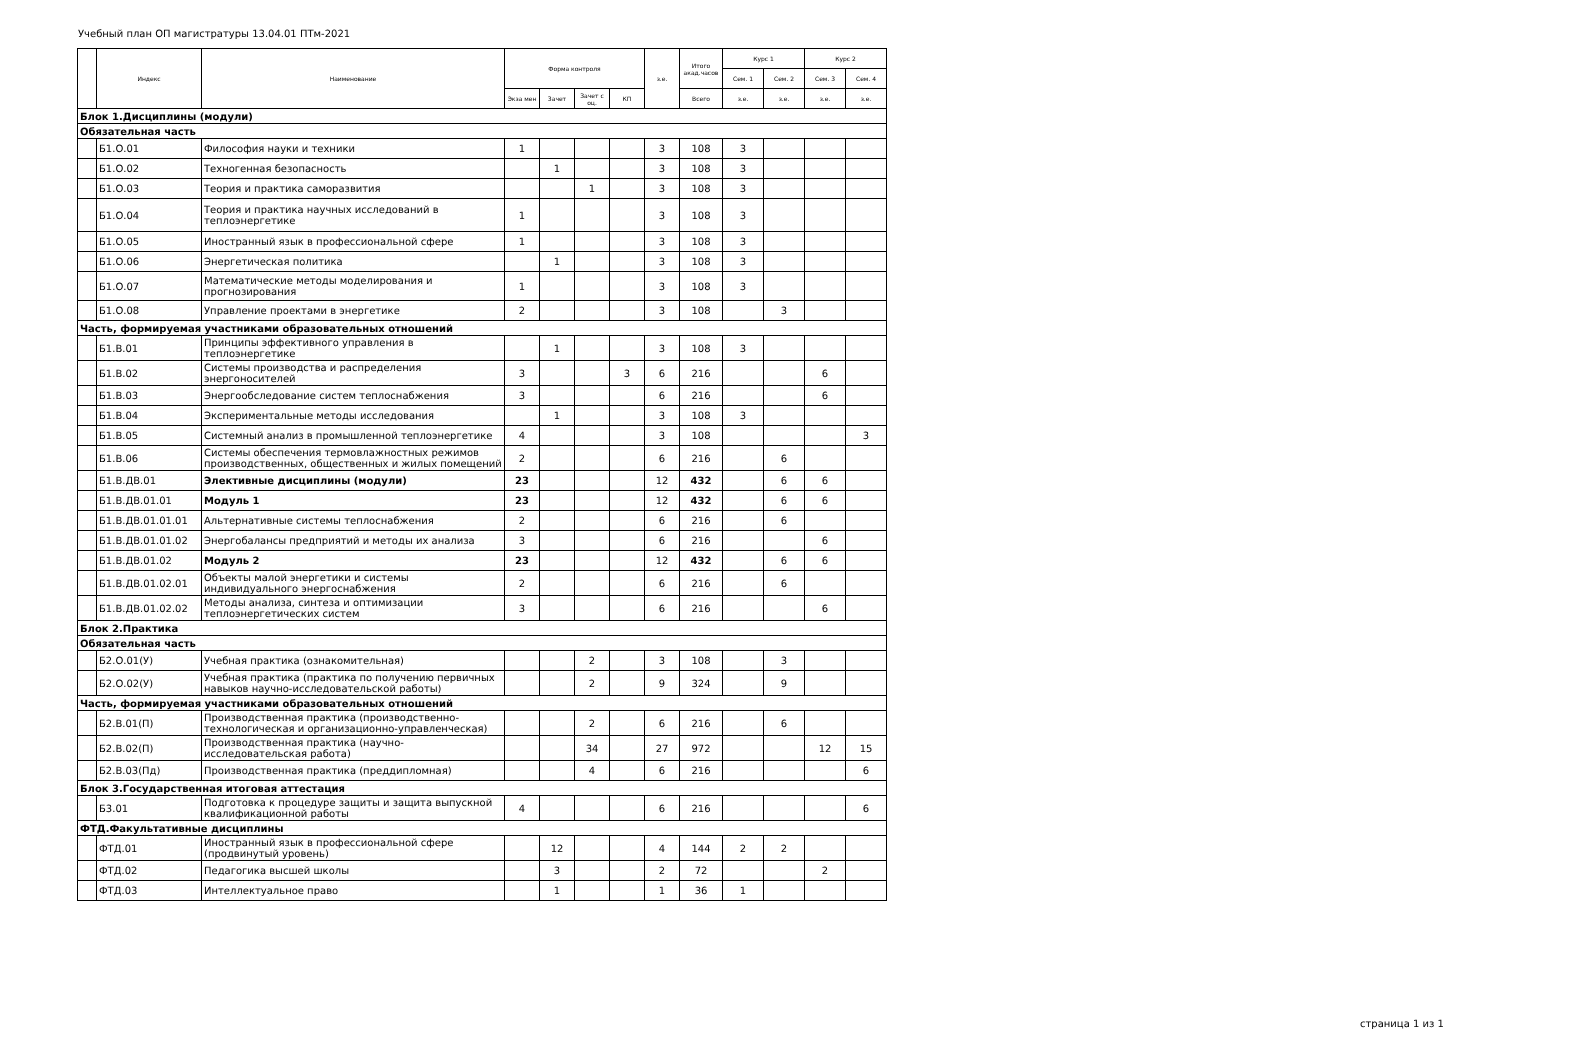Учебный план ОП магистратуры 13.04.01 ПТм-2021
| | Индекс | Наименование | Форма контроля | | | | з.е. | Итого акад.часов | Курс 1 | | Курс 2 | |
| --- | --- | --- | --- | --- | --- | --- | --- | --- | --- | --- | --- | --- |
| | | | | | | | | | Сем. 1 | Сем. 2 | Сем. 3 | Сем. 4 |
| | | | Экза мен | Зачет | Зачет с оц. | КП | | Всего | з.е. | з.е. | з.е. | з.е. |
| Блок 1.Дисциплины (модули) | | | | | | | | | | | | |
| Обязательная часть | | | | | | | | | | | | |
| | Б1.О.01 | Философия науки и техники | 1 | | | | 3 | 108 | 3 | | | |
| | Б1.О.02 | Техногенная безопасность | | 1 | | | 3 | 108 | 3 | | | |
| | Б1.О.03 | Теория и практика саморазвития | | | 1 | | 3 | 108 | 3 | | | |
| | Б1.О.04 | Теория и практика научных исследований в теплоэнергетике | 1 | | | | 3 | 108 | 3 | | | |
| | Б1.О.05 | Иностранный язык в профессиональной сфере | 1 | | | | 3 | 108 | 3 | | | |
| | Б1.О.06 | Энергетическая политика | | 1 | | | 3 | 108 | 3 | | | |
| | Б1.О.07 | Математические методы моделирования и прогнозирования | 1 | | | | 3 | 108 | 3 | | | |
| | Б1.О.08 | Управление проектами в энергетике | 2 | | | | 3 | 108 | | 3 | | |
| Часть, формируемая участниками образовательных отношений | | | | | | | | | | | | |
| | Б1.В.01 | Принципы эффективного управления в теплоэнергетике | | 1 | | | 3 | 108 | 3 | | | |
| | Б1.В.02 | Системы производства и распределения энергоносителей | 3 | | | 3 | 6 | 216 | | | 6 | |
| | Б1.В.03 | Энергообследование систем теплоснабжения | 3 | | | | 6 | 216 | | | 6 | |
| | Б1.В.04 | Экспериментальные методы исследования | | 1 | | | 3 | 108 | 3 | | | |
| | Б1.В.05 | Системный анализ в промышленной теплоэнергетике | 4 | | | | 3 | 108 | | | | 3 |
| | Б1.В.06 | Системы обеспечения термовлажностных режимов производственных, общественных и жилых помещений | 2 | | | | 6 | 216 | | 6 | | |
| | Б1.В.ДВ.01 | Элективные дисциплины (модули) | 23 | | | | 12 | 432 | | 6 | 6 | |
| | Б1.В.ДВ.01.01 | Модуль 1 | 23 | | | | 12 | 432 | | 6 | 6 | |
| | Б1.В.ДВ.01.01.01 | Альтернативные системы теплоснабжения | 2 | | | | 6 | 216 | | 6 | | |
| | Б1.В.ДВ.01.01.02 | Энергобалансы предприятий и методы их анализа | 3 | | | | 6 | 216 | | | 6 | |
| | Б1.В.ДВ.01.02 | Модуль 2 | 23 | | | | 12 | 432 | | 6 | 6 | |
| | Б1.В.ДВ.01.02.01 | Объекты малой энергетики и системы индивидуального энергоснабжения | 2 | | | | 6 | 216 | | 6 | | |
| | Б1.В.ДВ.01.02.02 | Методы анализа, синтеза и оптимизации теплоэнергетических систем | 3 | | | | 6 | 216 | | | 6 | |
| Блок 2.Практика | | | | | | | | | | | | |
| Обязательная часть | | | | | | | | | | | | |
| | Б2.О.01(У) | Учебная практика (ознакомительная) | | | 2 | | 3 | 108 | | 3 | | |
| | Б2.О.02(У) | Учебная практика (практика по получению первичных навыков научно-исследовательской работы) | | | 2 | | 9 | 324 | | 9 | | |
| Часть, формируемая участниками образовательных отношений | | | | | | | | | | | | |
| | Б2.В.01(П) | Производственная практика (производственно-технологическая и организационно-управленческая) | | | 2 | | 6 | 216 | | 6 | | |
| | Б2.В.02(П) | Производственная практика (научно-исследовательская работа) | | | 34 | | 27 | 972 | | | 12 | 15 |
| | Б2.В.03(Пд) | Производственная практика (преддипломная) | | | 4 | | 6 | 216 | | | | 6 |
| Блок 3.Государственная итоговая аттестация | | | | | | | | | | | | |
| | Б3.01 | Подготовка к процедуре защиты и защита выпускной квалификационной работы | 4 | | | | 6 | 216 | | | | 6 |
| ФТД.Факультативные дисциплины | | | | | | | | | | | | |
| | ФТД.01 | Иностранный язык в профессиональной сфере (продвинутый уровень) | | 12 | | | 4 | 144 | 2 | 2 | | |
| | ФТД.02 | Педагогика высшей школы | | 3 | | | 2 | 72 | | | 2 | |
| | ФТД.03 | Интеллектуальное право | | 1 | | | 1 | 36 | 1 | | | |
страница 1 из 1